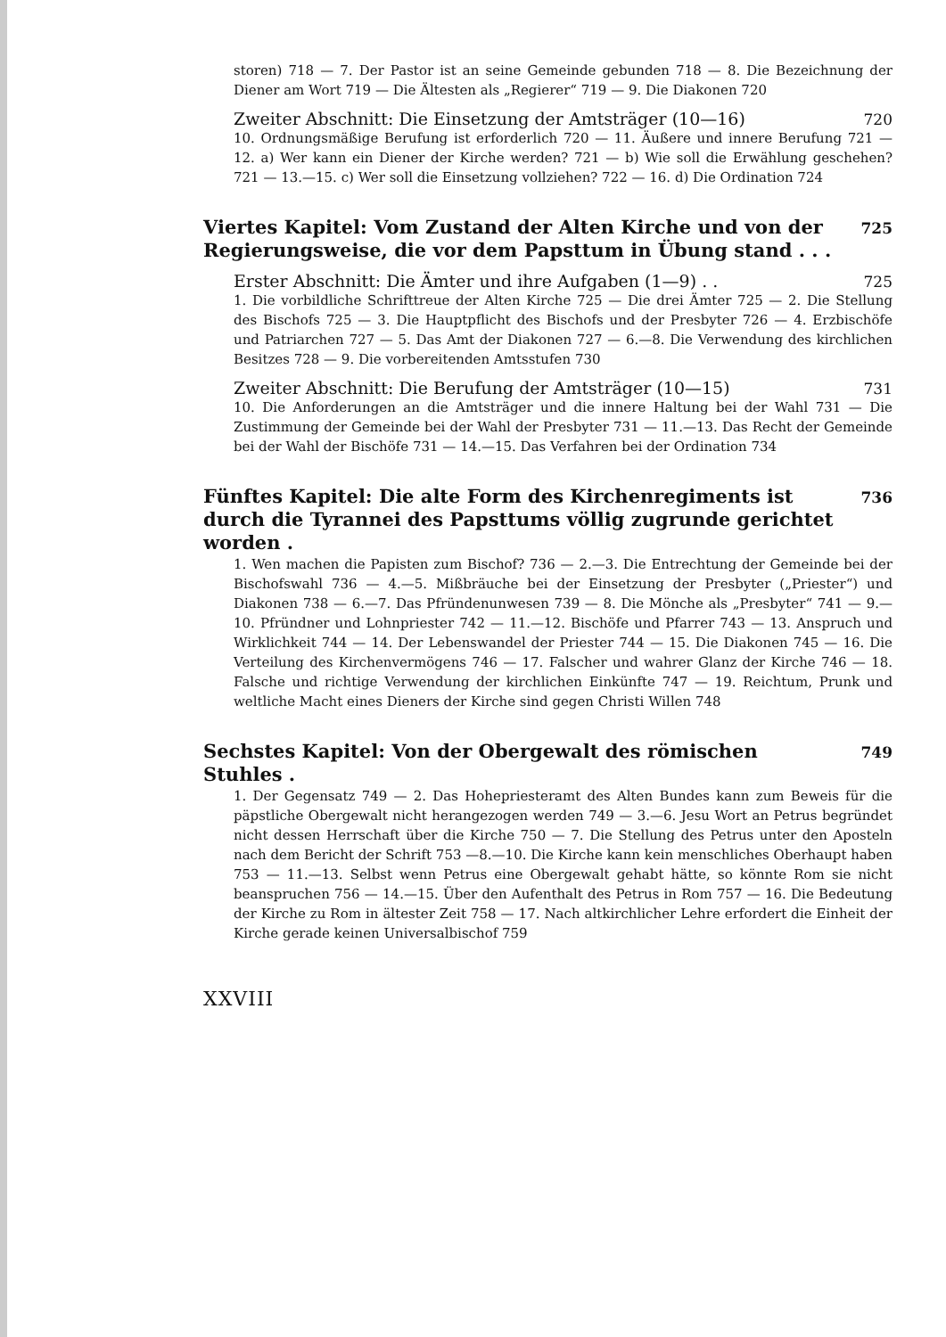storen) 718 — 7. Der Pastor ist an seine Gemeinde gebunden 718 — 8. Die Bezeichnung der Diener am Wort 719 — Die Ältesten als „Regierer“ 719 — 9. Die Diakonen 720
Zweiter Abschnitt: Die Einsetzung der Amtsträger (10—16) 720
10. Ordnungsmäßige Berufung ist erforderlich 720 — 11. Äußere und innere Berufung 721 — 12. a) Wer kann ein Diener der Kirche werden? 721 — b) Wie soll die Erwählung geschehen? 721 — 13.—15. c) Wer soll die Einsetzung vollziehen? 722 — 16. d) Die Ordination 724
Viertes Kapitel: Vom Zustand der Alten Kirche und von der Regierungsweise, die vor dem Papsttum in Übung stand . . . 725
Erster Abschnitt: Die Ämter und ihre Aufgaben (1—9) . . 725
1. Die vorbildliche Schrifttreue der Alten Kirche 725 — Die drei Ämter 725 — 2. Die Stellung des Bischofs 725 — 3. Die Hauptpflicht des Bischofs und der Presbyter 726 — 4. Erzbischöfe und Patriarchen 727 — 5. Das Amt der Diakonen 727 — 6.—8. Die Verwendung des kirchlichen Besitzes 728 — 9. Die vorbereitenden Amtsstufen 730
Zweiter Abschnitt: Die Berufung der Amtsträger (10—15) 731
10. Die Anforderungen an die Amtsträger und die innere Haltung bei der Wahl 731 — Die Zustimmung der Gemeinde bei der Wahl der Presbyter 731 — 11.—13. Das Recht der Gemeinde bei der Wahl der Bischöfe 731 — 14.—15. Das Verfahren bei der Ordination 734
Fünftes Kapitel: Die alte Form des Kirchenregiments ist durch die Tyrannei des Papsttums völlig zugrunde gerichtet worden . 736
1. Wen machen die Papisten zum Bischof? 736 — 2.—3. Die Entrechtung der Gemeinde bei der Bischofswahl 736 — 4.—5. Mißbräuche bei der Einsetzung der Presbyter („Priester“) und Diakonen 738 — 6.—7. Das Pfründenunwesen 739 — 8. Die Mönche als „Presbyter“ 741 — 9.—10. Pfründner und Lohnpriester 742 — 11.—12. Bischöfe und Pfarrer 743 — 13. Anspruch und Wirklichkeit 744 — 14. Der Lebenswandel der Priester 744 — 15. Die Diakonen 745 — 16. Die Verteilung des Kirchenvermögens 746 — 17. Falscher und wahrer Glanz der Kirche 746 — 18. Falsche und richtige Verwendung der kirchlichen Einkünfte 747 — 19. Reichtum, Prunk und weltliche Macht eines Dieners der Kirche sind gegen Christi Willen 748
Sechstes Kapitel: Von der Obergewalt des römischen Stuhles . 749
1. Der Gegensatz 749 — 2. Das Hohepriesteramt des Alten Bundes kann zum Beweis für die päpstliche Obergewalt nicht herangezogen werden 749 — 3.—6. Jesu Wort an Petrus begründet nicht dessen Herrschaft über die Kirche 750 — 7. Die Stellung des Petrus unter den Aposteln nach dem Bericht der Schrift 753 —8.—10. Die Kirche kann kein menschliches Oberhaupt haben 753 — 11.—13. Selbst wenn Petrus eine Obergewalt gehabt hätte, so könnte Rom sie nicht beanspruchen 756 — 14.—15. Über den Aufenthalt des Petrus in Rom 757 — 16. Die Bedeutung der Kirche zu Rom in ältester Zeit 758 — 17. Nach altkirchlicher Lehre erfordert die Einheit der Kirche gerade keinen Universalbischof 759
XXVIII